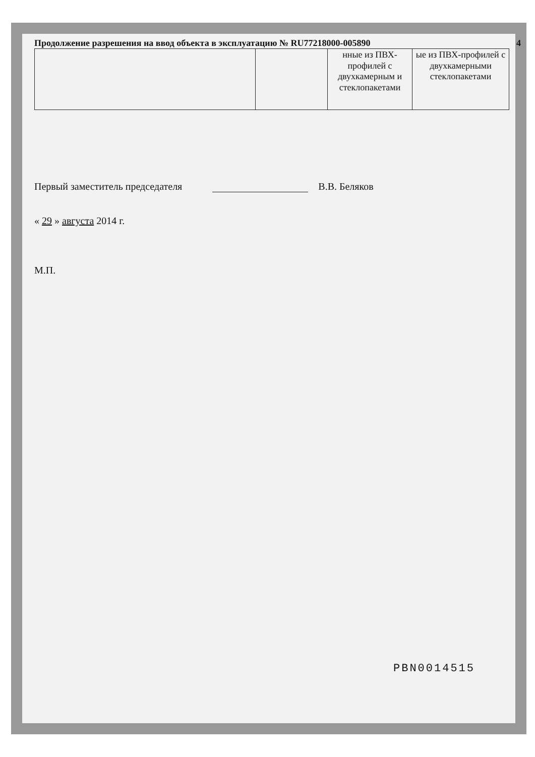Продолжение разрешения на ввод объекта в эксплуатацию № RU77218000-005890 4
| | | нные из ПВХ-профилей с двухкамерным и стеклопакетами | ые из ПВХ-профилей с двухкамерными стеклопакетами |
Первый заместитель председателя В.В. Беляков
« 29 » августа 2014 г.
М.П.
PBN0014515